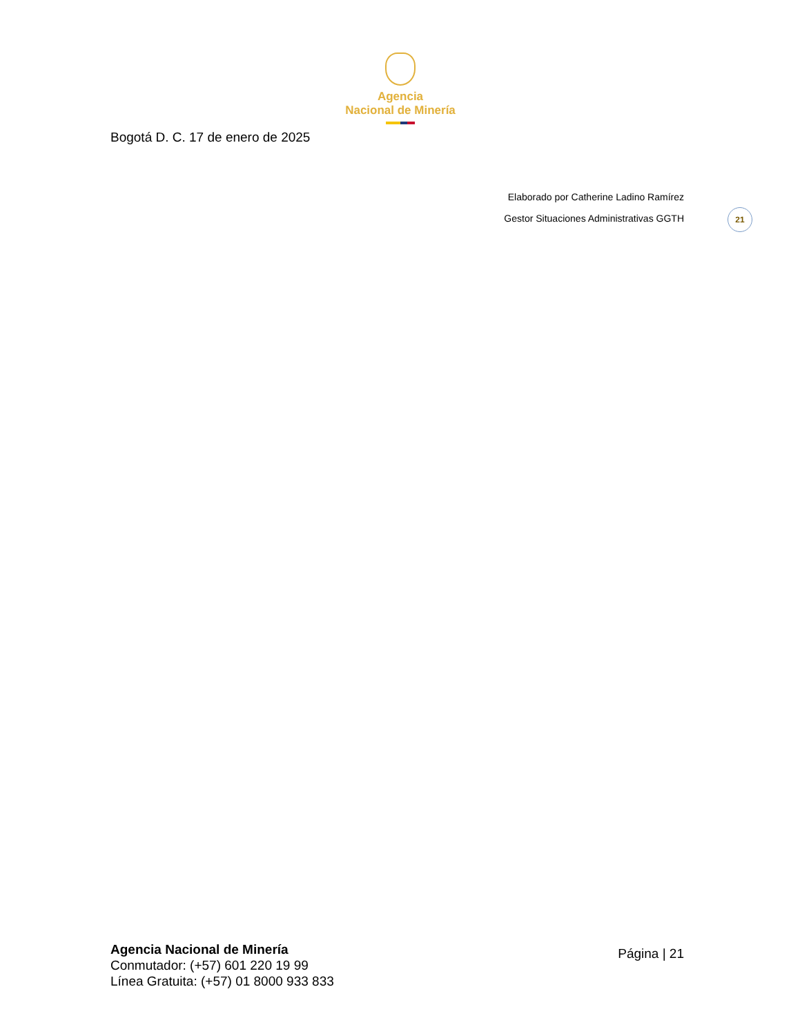Agencia
Nacional de Minería
Bogotá D. C. 17 de enero de 2025
Elaborado por Catherine Ladino Ramírez
Gestor Situaciones Administrativas GGTH
21
Agencia Nacional de Minería
Conmutador: (+57) 601 220 19 99
Línea Gratuita: (+57) 01 8000 933 833
Página | 21